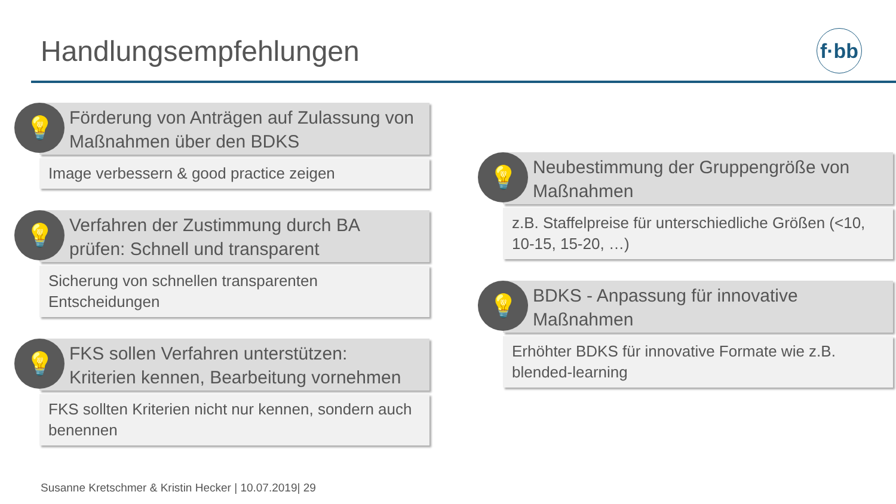Handlungsempfehlungen
f·bb
💡
Förderung von Anträgen auf Zulassung von Maßnahmen über den BDKS
Image verbessern & good practice zeigen
💡
Verfahren der Zustimmung durch BA prüfen: Schnell und transparent
Sicherung von schnellen transparenten Entscheidungen
💡
FKS sollen Verfahren unterstützen: Kriterien kennen, Bearbeitung vornehmen
FKS sollten Kriterien nicht nur kennen, sondern auch benennen
💡
Neubestimmung der Gruppengröße von Maßnahmen
z.B. Staffelpreise für unterschiedliche Größen (<10, 10-15, 15-20, …)
💡
BDKS - Anpassung für innovative Maßnahmen
Erhöhter BDKS für innovative Formate wie z.B. blended-learning
Susanne Kretschmer & Kristin Hecker | 10.07.2019| 29